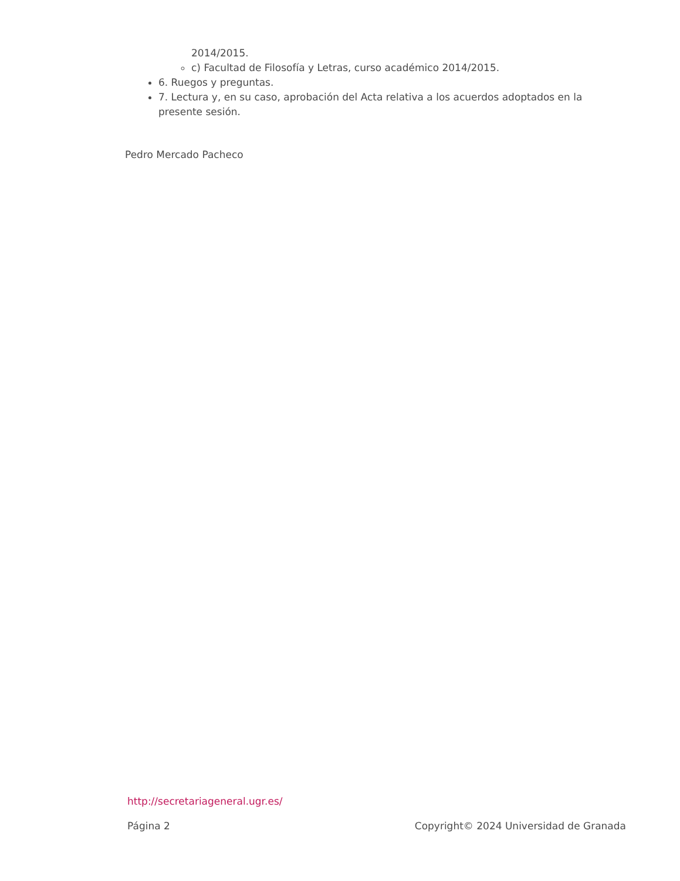2014/2015.
c) Facultad de Filosofía y Letras, curso académico 2014/2015.
6. Ruegos y preguntas.
7. Lectura y, en su caso, aprobación del Acta relativa a los acuerdos adoptados en la presente sesión.
Pedro Mercado Pacheco
http://secretariageneral.ugr.es/
Página 2 Copyright© 2024 Universidad de Granada